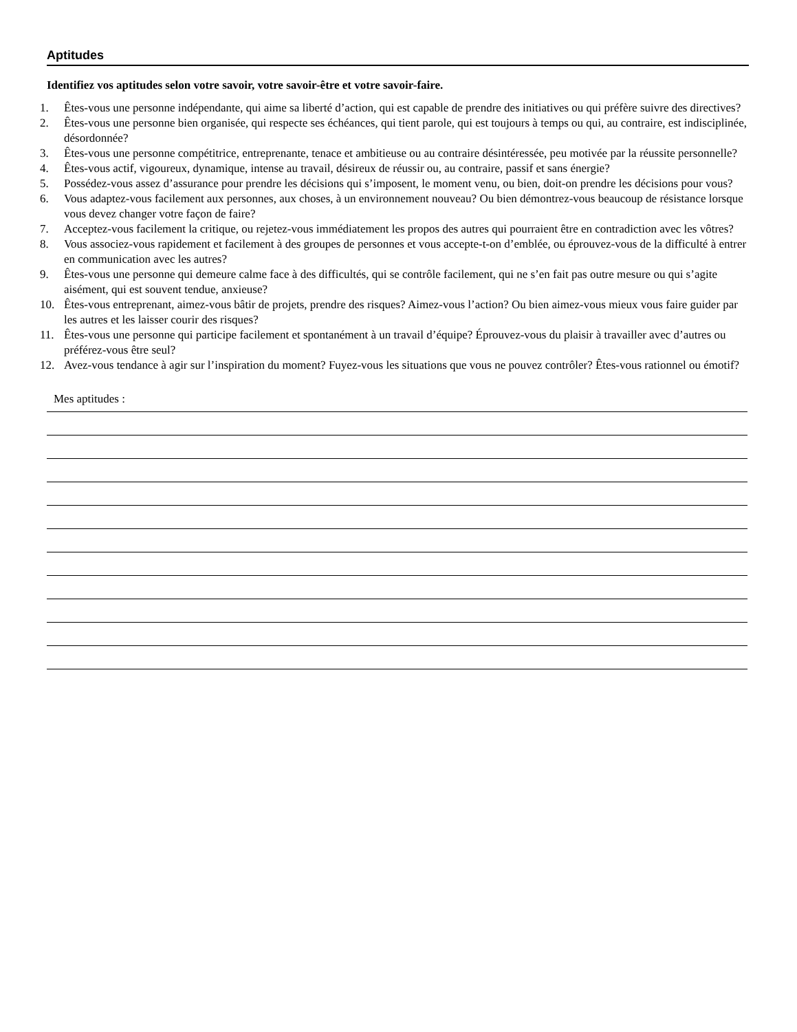Aptitudes
Identifiez vos aptitudes selon votre savoir, votre savoir-être et votre savoir-faire.
1. Êtes-vous une personne indépendante, qui aime sa liberté d’action, qui est capable de prendre des initiatives ou qui préfère suivre des directives?
2. Êtes-vous une personne bien organisée, qui respecte ses échéances, qui tient parole, qui est toujours à temps ou qui, au contraire, est indisciplinée, désordonnée?
3. Êtes-vous une personne compétitrice, entreprenante, tenace et ambitieuse ou au contraire désintéressée, peu motivée par la réussite personnelle?
4. Êtes-vous actif, vigoureux, dynamique, intense au travail, désireux de réussir ou, au contraire, passif et sans énergie?
5. Possédez-vous assez d’assurance pour prendre les décisions qui s’imposent, le moment venu, ou bien, doit-on prendre les décisions pour vous?
6. Vous adaptez-vous facilement aux personnes, aux choses, à un environnement nouveau? Ou bien démontrez-vous beaucoup de résistance lorsque vous devez changer votre façon de faire?
7. Acceptez-vous facilement la critique, ou rejetez-vous immédiatement les propos des autres qui pourraient être en contradiction avec les vôtres?
8. Vous associez-vous rapidement et facilement à des groupes de personnes et vous accepte-t-on d’emblée, ou éprouvez-vous de la difficulté à entrer en communication avec les autres?
9. Êtes-vous une personne qui demeure calme face à des difficultés, qui se contrôle facilement, qui ne s’en fait pas outre mesure ou qui s’agite aisément, qui est souvent tendue, anxieuse?
10. Êtes-vous entreprenant, aimez-vous bâtir de projets, prendre des risques? Aimez-vous l’action? Ou bien aimez-vous mieux vous faire guider par les autres et les laisser courir des risques?
11. Êtes-vous une personne qui participe facilement et spontanément à un travail d’équipe? Éprouvez-vous du plaisir à travailler avec d’autres ou préférez-vous être seul?
12. Avez-vous tendance à agir sur l’inspiration du moment? Fuyez-vous les situations que vous ne pouvez contrôler? Êtes-vous rationnel ou émotif?
Mes aptitudes :